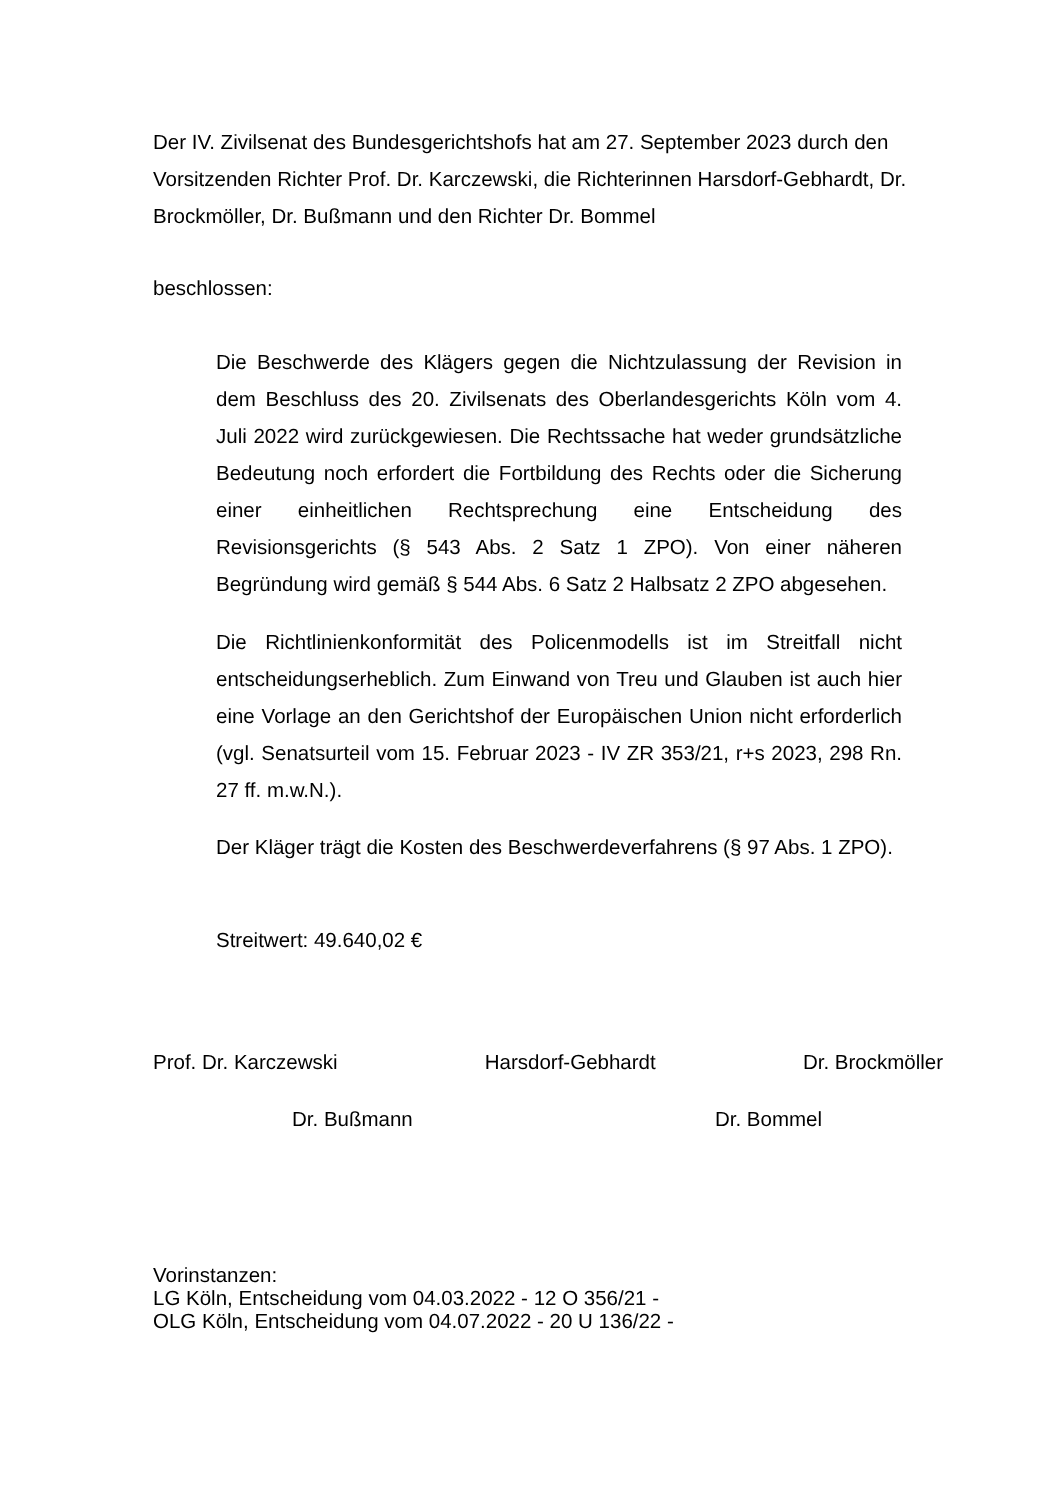Der IV. Zivilsenat des Bundesgerichtshofs hat am 27. September 2023 durch den Vorsitzenden Richter Prof. Dr. Karczewski, die Richterinnen Harsdorf-Gebhardt, Dr. Brockmöller, Dr. Bußmann und den Richter Dr. Bommel
beschlossen:
Die Beschwerde des Klägers gegen die Nichtzulassung der Revision in dem Beschluss des 20. Zivilsenats des Oberlandesgerichts Köln vom 4. Juli 2022 wird zurückgewiesen. Die Rechtssache hat weder grundsätzliche Bedeutung noch erfordert die Fortbildung des Rechts oder die Sicherung einer einheitlichen Rechtsprechung eine Entscheidung des Revisionsgerichts (§ 543 Abs. 2 Satz 1 ZPO). Von einer näheren Begründung wird gemäß § 544 Abs. 6 Satz 2 Halbsatz 2 ZPO abgesehen.
Die Richtlinienkonformität des Policenmodells ist im Streitfall nicht entscheidungserheblich. Zum Einwand von Treu und Glauben ist auch hier eine Vorlage an den Gerichtshof der Europäischen Union nicht erforderlich (vgl. Senatsurteil vom 15. Februar 2023 - IV ZR 353/21, r+s 2023, 298 Rn. 27 ff. m.w.N.).
Der Kläger trägt die Kosten des Beschwerdeverfahrens (§ 97 Abs. 1 ZPO).
Streitwert: 49.640,02 €
Prof. Dr. Karczewski Harsdorf-Gebhardt Dr. Brockmöller
Dr. Bußmann Dr. Bommel
Vorinstanzen:
LG Köln, Entscheidung vom 04.03.2022 - 12 O 356/21 -
OLG Köln, Entscheidung vom 04.07.2022 - 20 U 136/22 -